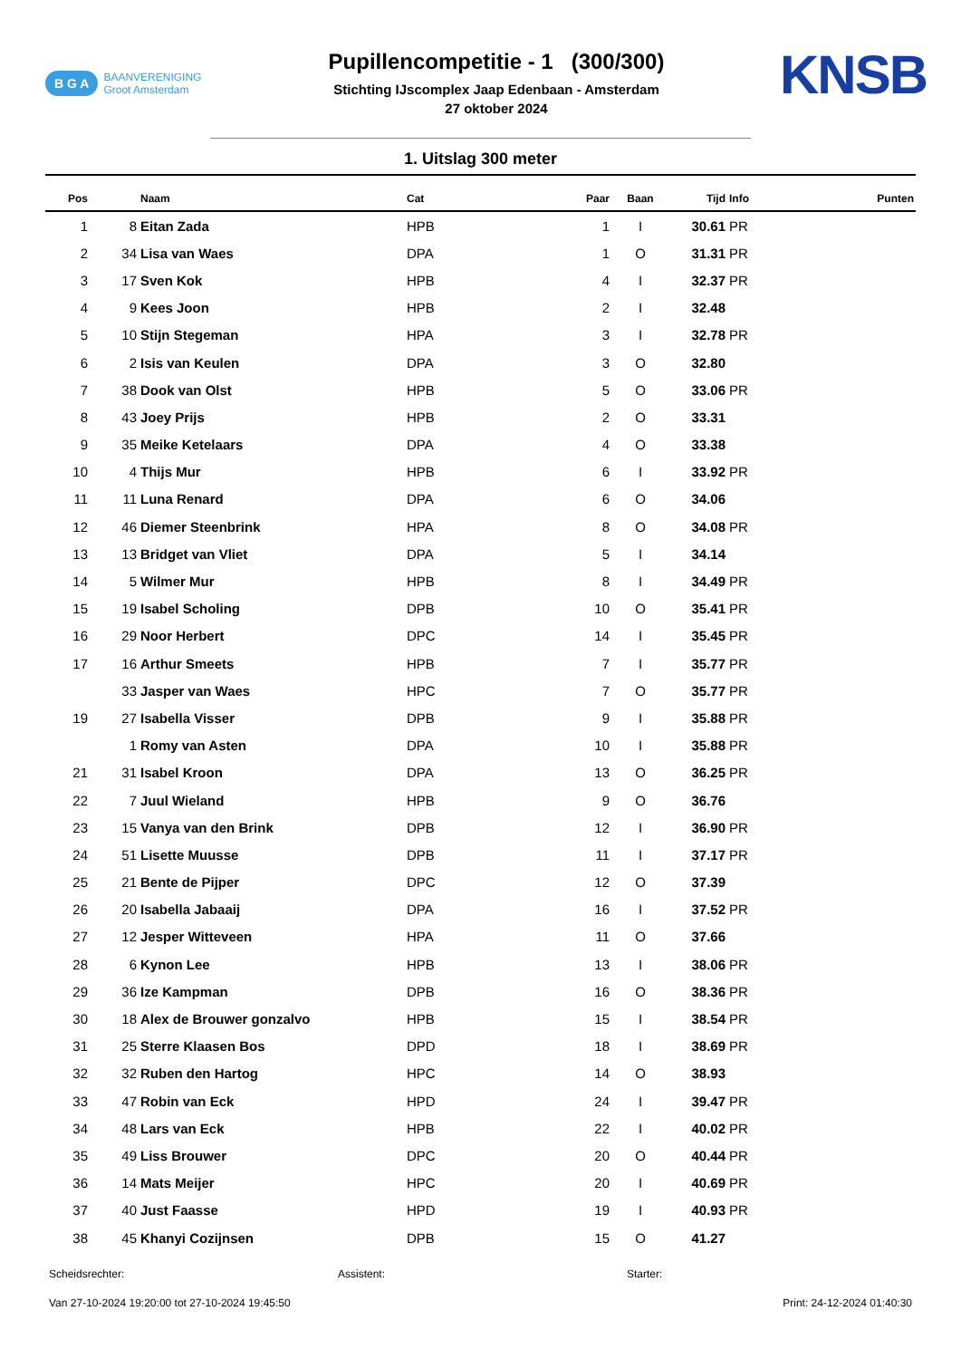B G A BAANVERENIGING
Groot Amsterdam
Pupillencompetitie - 1 (300/300)
Stichting IJscomplex Jaap Edenbaan - Amsterdam
27 oktober 2024
KNSB
1. Uitslag 300 meter
| Pos | | Naam | Cat | Paar | Baan | Tijd | Info | Punten |
| --- | --- | --- | --- | --- | --- | --- | --- | --- |
| 1 | 8 | Eitan Zada | HPB | 1 | I | 30.61 | PR | |
| 2 | 34 | Lisa van Waes | DPA | 1 | O | 31.31 | PR | |
| 3 | 17 | Sven Kok | HPB | 4 | I | 32.37 | PR | |
| 4 | 9 | Kees Joon | HPB | 2 | I | 32.48 | | |
| 5 | 10 | Stijn Stegeman | HPA | 3 | I | 32.78 | PR | |
| 6 | 2 | Isis van Keulen | DPA | 3 | O | 32.80 | | |
| 7 | 38 | Dook van Olst | HPB | 5 | O | 33.06 | PR | |
| 8 | 43 | Joey Prijs | HPB | 2 | O | 33.31 | | |
| 9 | 35 | Meike Ketelaars | DPA | 4 | O | 33.38 | | |
| 10 | 4 | Thijs Mur | HPB | 6 | I | 33.92 | PR | |
| 11 | 11 | Luna Renard | DPA | 6 | O | 34.06 | | |
| 12 | 46 | Diemer Steenbrink | HPA | 8 | O | 34.08 | PR | |
| 13 | 13 | Bridget van Vliet | DPA | 5 | I | 34.14 | | |
| 14 | 5 | Wilmer Mur | HPB | 8 | I | 34.49 | PR | |
| 15 | 19 | Isabel Scholing | DPB | 10 | O | 35.41 | PR | |
| 16 | 29 | Noor Herbert | DPC | 14 | I | 35.45 | PR | |
| 17 | 16 | Arthur Smeets | HPB | 7 | I | 35.77 | PR | |
| | 33 | Jasper van Waes | HPC | 7 | O | 35.77 | PR | |
| 19 | 27 | Isabella Visser | DPB | 9 | I | 35.88 | PR | |
| | 1 | Romy van Asten | DPA | 10 | I | 35.88 | PR | |
| 21 | 31 | Isabel Kroon | DPA | 13 | O | 36.25 | PR | |
| 22 | 7 | Juul Wieland | HPB | 9 | O | 36.76 | | |
| 23 | 15 | Vanya van den Brink | DPB | 12 | I | 36.90 | PR | |
| 24 | 51 | Lisette Muusse | DPB | 11 | I | 37.17 | PR | |
| 25 | 21 | Bente de Pijper | DPC | 12 | O | 37.39 | | |
| 26 | 20 | Isabella Jabaaij | DPA | 16 | I | 37.52 | PR | |
| 27 | 12 | Jesper Witteveen | HPA | 11 | O | 37.66 | | |
| 28 | 6 | Kynon Lee | HPB | 13 | I | 38.06 | PR | |
| 29 | 36 | Ize Kampman | DPB | 16 | O | 38.36 | PR | |
| 30 | 18 | Alex de Brouwer gonzalvo | HPB | 15 | I | 38.54 | PR | |
| 31 | 25 | Sterre Klaasen Bos | DPD | 18 | I | 38.69 | PR | |
| 32 | 32 | Ruben den Hartog | HPC | 14 | O | 38.93 | | |
| 33 | 47 | Robin van Eck | HPD | 24 | I | 39.47 | PR | |
| 34 | 48 | Lars van Eck | HPB | 22 | I | 40.02 | PR | |
| 35 | 49 | Liss Brouwer | DPC | 20 | O | 40.44 | PR | |
| 36 | 14 | Mats Meijer | HPC | 20 | I | 40.69 | PR | |
| 37 | 40 | Just Faasse | HPD | 19 | I | 40.93 | PR | |
| 38 | 45 | Khanyi Cozijnsen | DPB | 15 | O | 41.27 | | |
Scheidsrechter: Assistent: Starter:
Van 27-10-2024 19:20:00 tot 27-10-2024 19:45:50 Print: 24-12-2024 01:40:30